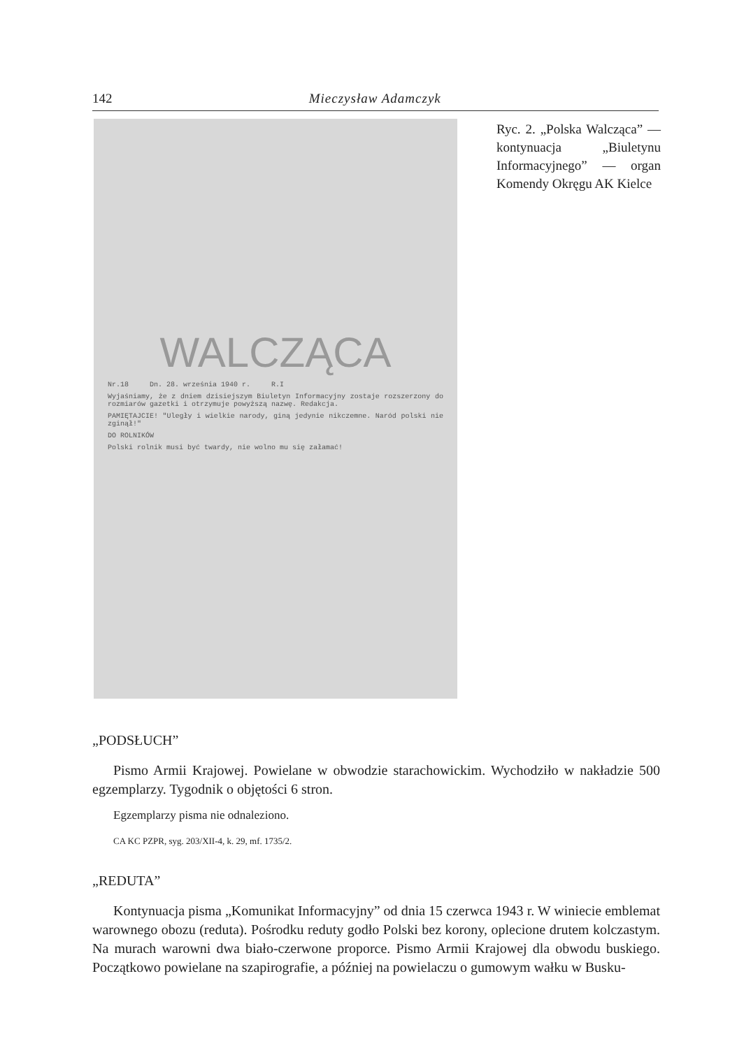142 Mieczysław Adamczyk
WALCZĄCA
Nr.18 Dn. 28. września 1940 r. R.I
Wyjaśniamy, że z dniem dzisiejszym Biuletyn Informacyjny zostaje rozszerzony do rozmiarów gazetki i otrzymuje powyższą nazwę. Redakcja.
PAMIĘTAJCIE! "Uległy i wielkie narody, giną jedynie nikczemne. Naród polski nie zginął!"
DO ROLNIKÓW
Polski rolnik musi być twardy, nie wolno mu się załamać!
Ryc. 2. „Polska Walcząca” — kontynuacja „Biuletynu Informacyjnego” — organ Komendy Okręgu AK Kielce
„PODSŁUCH”
Pismo Armii Krajowej. Powielane w obwodzie starachowickim. Wychodziło w nakładzie 500 egzemplarzy. Tygodnik o objętości 6 stron.
Egzemplarzy pisma nie odnaleziono.
CA KC PZPR, syg. 203/XII-4, k. 29, mf. 1735/2.
„REDUTA”
Kontynuacja pisma „Komunikat Informacyjny” od dnia 15 czerwca 1943 r. W winiecie emblemat warownego obozu (reduta). Pośrodku reduty godło Polski bez korony, oplecione drutem kolczastym. Na murach warowni dwa biało-czerwone proporce. Pismo Armii Krajowej dla obwodu buskiego. Początkowo powielane na szapirografie, a później na powielaczu o gumowym wałku w Busku-